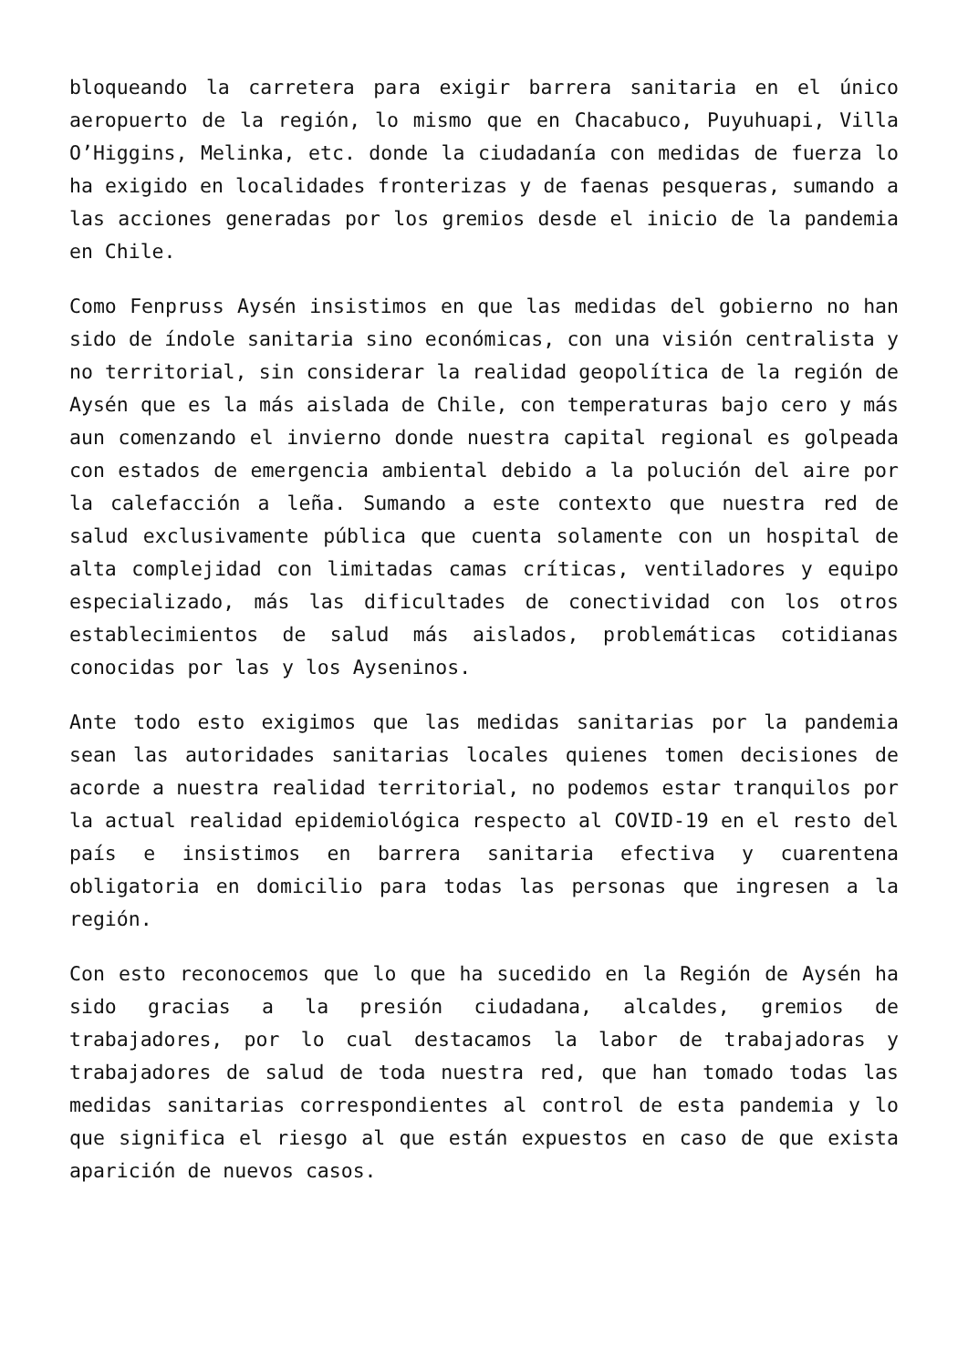bloqueando la carretera para exigir barrera sanitaria en el único aeropuerto de la región, lo mismo que en Chacabuco, Puyuhuapi, Villa O’Higgins, Melinka, etc. donde la ciudadanía con medidas de fuerza lo ha exigido en localidades fronterizas y de faenas pesqueras, sumando a las acciones generadas por los gremios desde el inicio de la pandemia en Chile.
Como Fenpruss Aysén insistimos en que las medidas del gobierno no han sido de índole sanitaria sino económicas, con una visión centralista y no territorial, sin considerar la realidad geopolítica de la región de Aysén que es la más aislada de Chile, con temperaturas bajo cero y más aun comenzando el invierno donde nuestra capital regional es golpeada con estados de emergencia ambiental debido a la polución del aire por la calefacción a leña. Sumando a este contexto que nuestra red de salud exclusivamente pública que cuenta solamente con un hospital de alta complejidad con limitadas camas críticas, ventiladores y equipo especializado, más las dificultades de conectividad con los otros establecimientos de salud más aislados, problemáticas cotidianas conocidas por las y los Ayseninos.
Ante todo esto exigimos que las medidas sanitarias por la pandemia sean las autoridades sanitarias locales quienes tomen decisiones de acorde a nuestra realidad territorial, no podemos estar tranquilos por la actual realidad epidemiológica respecto al COVID-19 en el resto del país e insistimos en barrera sanitaria efectiva y cuarentena obligatoria en domicilio para todas las personas que ingresen a la región.
Con esto reconocemos que lo que ha sucedido en la Región de Aysén ha sido gracias a la presión ciudadana, alcaldes, gremios de trabajadores, por lo cual destacamos la labor de trabajadoras y trabajadores de salud de toda nuestra red, que han tomado todas las medidas sanitarias correspondientes al control de esta pandemia y lo que significa el riesgo al que están expuestos en caso de que exista aparición de nuevos casos.